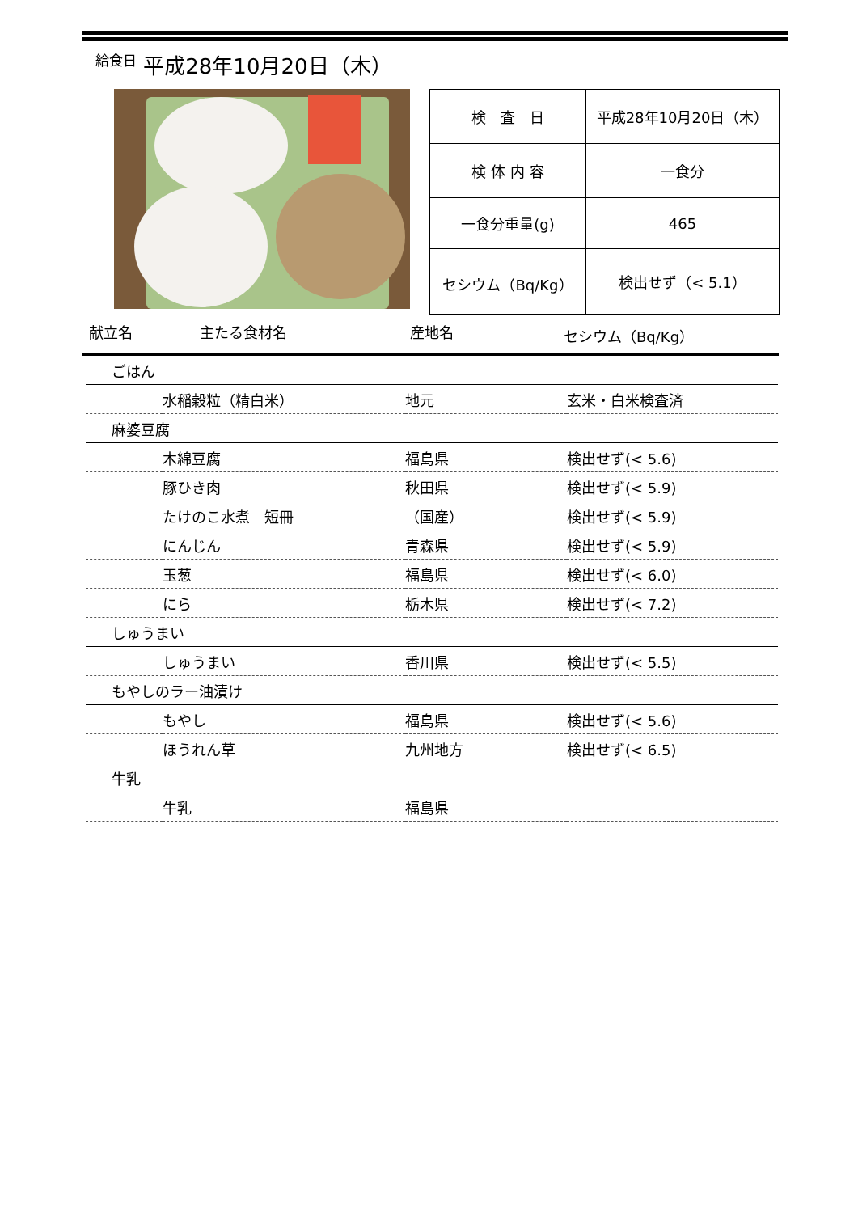給食日 平成28年10月20日（木）
| 検 査 日 | 平成28年10月20日（木） |
| 検 体 内 容 | 一食分 |
| 一食分重量(g) | 465 |
| セシウム（Bq/Kg） | 検出せず（< 5.1） |
献立名 主たる食材名 産地名 セシウム（Bq/Kg）
| ごはん | | | |
| | 水稲穀粒（精白米） | 地元 | 玄米・白米検査済 |
| 麻婆豆腐 | | | |
| | 木綿豆腐 | 福島県 | 検出せず(< 5.6) |
| | 豚ひき肉 | 秋田県 | 検出せず(< 5.9) |
| | たけのこ水煮 短冊 | （国産） | 検出せず(< 5.9) |
| | にんじん | 青森県 | 検出せず(< 5.9) |
| | 玉葱 | 福島県 | 検出せず(< 6.0) |
| | にら | 栃木県 | 検出せず(< 7.2) |
| しゅうまい | | | |
| | しゅうまい | 香川県 | 検出せず(< 5.5) |
| もやしのラー油漬け | | | |
| | もやし | 福島県 | 検出せず(< 5.6) |
| | ほうれん草 | 九州地方 | 検出せず(< 6.5) |
| 牛乳 | | | |
| | 牛乳 | 福島県 | |